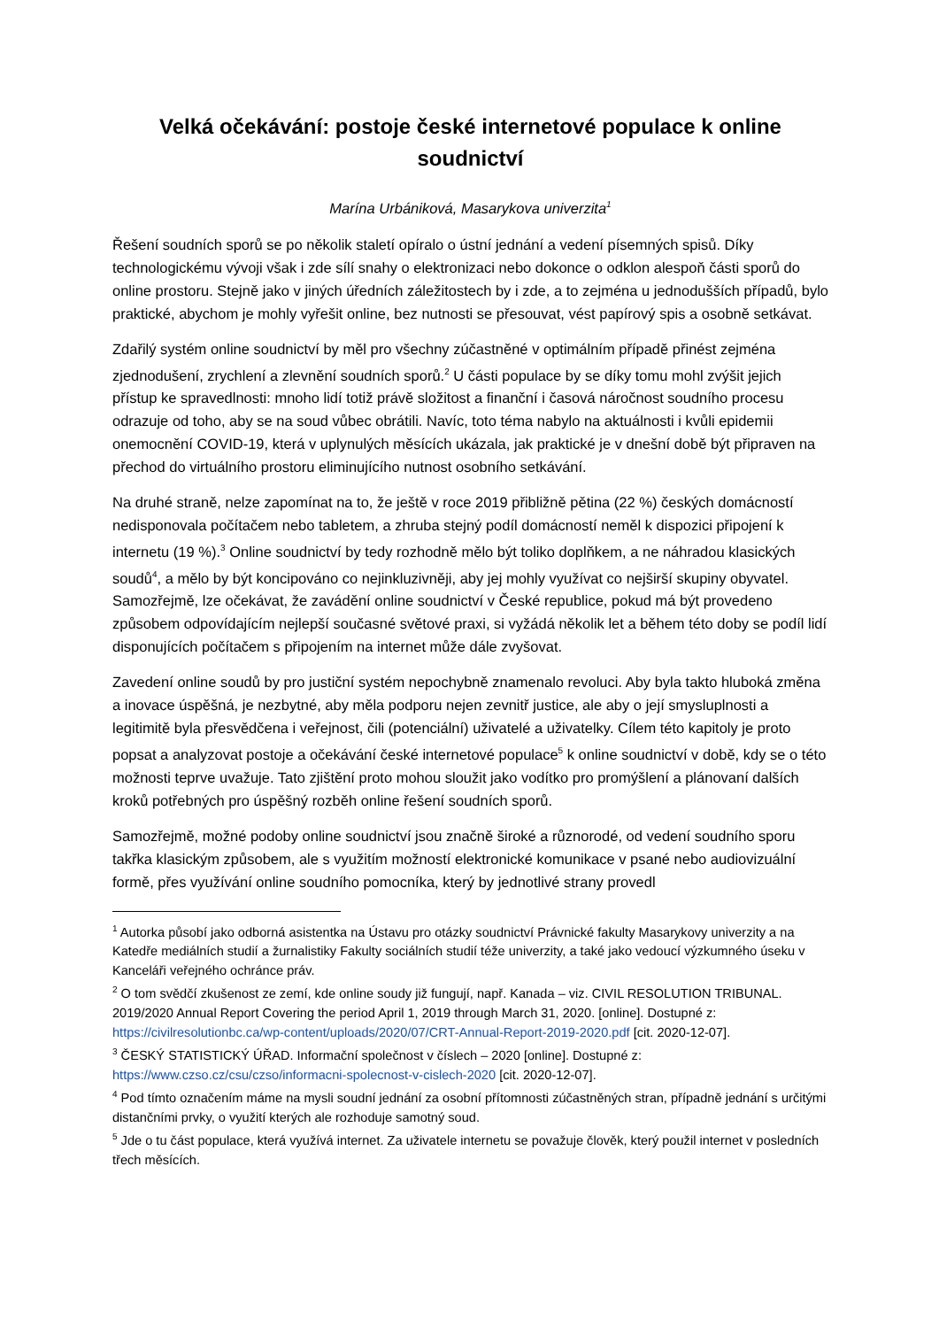Velká očekávání: postoje české internetové populace k online soudnictví
Marína Urbániková, Masarykova univerzita<sup>1</sup>
Řešení soudních sporů se po několik staletí opíralo o ústní jednání a vedení písemných spisů. Díky technologickému vývoji však i zde sílí snahy o elektronizaci nebo dokonce o odklon alespoň části sporů do online prostoru. Stejně jako v jiných úředních záležitostech by i zde, a to zejména u jednodušších případů, bylo praktické, abychom je mohly vyřešit online, bez nutnosti se přesouvat, vést papírový spis a osobně setkávat.
Zdařilý systém online soudnictví by měl pro všechny zúčastněné v optimálním případě přinést zejména zjednodušení, zrychlení a zlevnění soudních sporů.<sup>2</sup> U části populace by se díky tomu mohl zvýšit jejich přístup ke spravedlnosti: mnoho lidí totiž právě složitost a finanční i časová náročnost soudního procesu odrazuje od toho, aby se na soud vůbec obrátili. Navíc, toto téma nabylo na aktuálnosti i kvůli epidemii onemocnění COVID-19, která v uplynulých měsících ukázala, jak praktické je v dnešní době být připraven na přechod do virtuálního prostoru eliminujícího nutnost osobního setkávání.
Na druhé straně, nelze zapomínat na to, že ještě v roce 2019 přibližně pětina (22 %) českých domácností nedisponovala počítačem nebo tabletem, a zhruba stejný podíl domácností neměl k dispozici připojení k internetu (19 %).<sup>3</sup> Online soudnictví by tedy rozhodně mělo být toliko doplňkem, a ne náhradou klasických soudů<sup>4</sup>, a mělo by být koncipováno co nejinkluzivněji, aby jej mohly využívat co nejširší skupiny obyvatel. Samozřejmě, lze očekávat, že zavádění online soudnictví v České republice, pokud má být provedeno způsobem odpovídajícím nejlepší současné světové praxi, si vyžádá několik let a během této doby se podíl lidí disponujících počítačem s připojením na internet může dále zvyšovat.
Zavedení online soudů by pro justiční systém nepochybně znamenalo revoluci. Aby byla takto hluboká změna a inovace úspěšná, je nezbytné, aby měla podporu nejen zevnitř justice, ale aby o její smysluplnosti a legitimitě byla přesvědčena i veřejnost, čili (potenciální) uživatelé a uživatelky. Cílem této kapitoly je proto popsat a analyzovat postoje a očekávání české internetové populace<sup>5</sup> k online soudnictví v době, kdy se o této možnosti teprve uvažuje. Tato zjištění proto mohou sloužit jako vodítko pro promýšlení a plánovaní dalších kroků potřebných pro úspěšný rozběh online řešení soudních sporů.
Samozřejmě, možné podoby online soudnictví jsou značně široké a různorodé, od vedení soudního sporu takřka klasickým způsobem, ale s využitím možností elektronické komunikace v psané nebo audiovizuální formě, přes využívání online soudního pomocníka, který by jednotlivé strany provedl
<sup>1</sup> Autorka působí jako odborná asistentka na Ústavu pro otázky soudnictví Právnické fakulty Masarykovy univerzity a na Katedře mediálních studií a žurnalistiky Fakulty sociálních studií téže univerzity, a také jako vedoucí výzkumného úseku v Kanceláři veřejného ochránce práv.
<sup>2</sup> O tom svědčí zkušenost ze zemí, kde online soudy již fungují, např. Kanada – viz. CIVIL RESOLUTION TRIBUNAL. 2019/2020 Annual Report Covering the period April 1, 2019 through March 31, 2020. [online]. Dostupné z: https://civilresolutionbc.ca/wp-content/uploads/2020/07/CRT-Annual-Report-2019-2020.pdf [cit. 2020-12-07].
<sup>3</sup> ČESKÝ STATISTICKÝ ÚŘAD. Informační společnost v číslech – 2020 [online]. Dostupné z: https://www.czso.cz/csu/czso/informacni-spolecnost-v-cislech-2020 [cit. 2020-12-07].
<sup>4</sup> Pod tímto označením máme na mysli soudní jednání za osobní přítomnosti zúčastněných stran, případně jednání s určitými distančními prvky, o využití kterých ale rozhoduje samotný soud.
<sup>5</sup> Jde o tu část populace, která využívá internet. Za uživatele internetu se považuje člověk, který použil internet v posledních třech měsících.